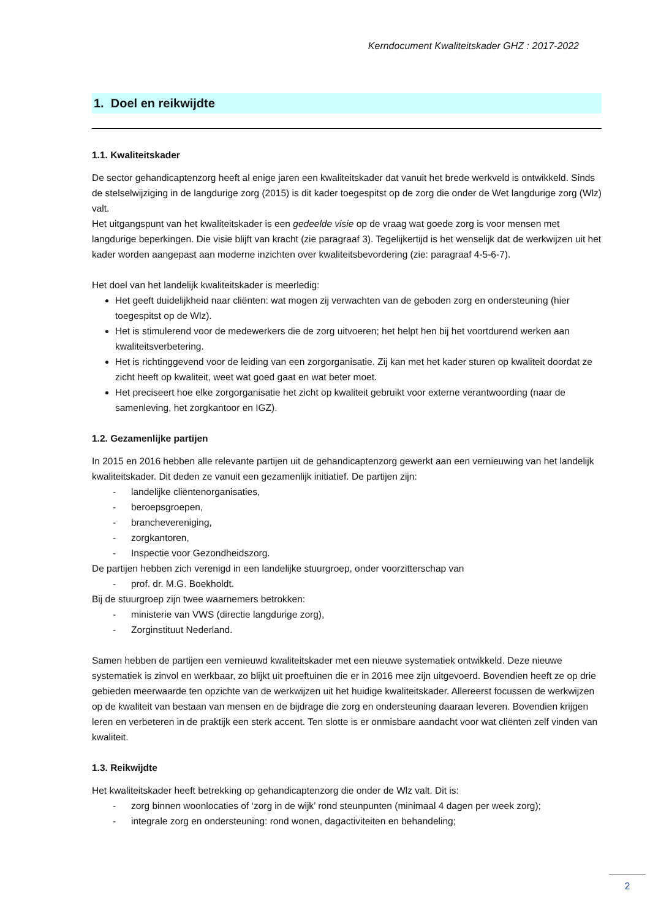Kerndocument Kwaliteitskader GHZ : 2017-2022
1. Doel en reikwijdte
1.1. Kwaliteitskader
De sector gehandicaptenzorg heeft al enige jaren een kwaliteitskader dat vanuit het brede werkveld is ontwikkeld. Sinds de stelselwijziging in de langdurige zorg (2015) is dit kader toegespitst op de zorg die onder de Wet langdurige zorg (Wlz) valt.
Het uitgangspunt van het kwaliteitskader is een gedeelde visie op de vraag wat goede zorg is voor mensen met langdurige beperkingen. Die visie blijft van kracht (zie paragraaf 3). Tegelijkertijd is het wenselijk dat de werkwijzen uit het kader worden aangepast aan moderne inzichten over kwaliteitsbevordering (zie: paragraaf 4-5-6-7).
Het doel van het landelijk kwaliteitskader is meerledig:
Het geeft duidelijkheid naar cliënten: wat mogen zij verwachten van de geboden zorg en ondersteuning (hier toegespitst op de Wlz).
Het is stimulerend voor de medewerkers die de zorg uitvoeren; het helpt hen bij het voortdurend werken aan kwaliteitsverbetering.
Het is richtinggevend voor de leiding van een zorgorganisatie. Zij kan met het kader sturen op kwaliteit doordat ze zicht heeft op kwaliteit, weet wat goed gaat en wat beter moet.
Het preciseert hoe elke zorgorganisatie het zicht op kwaliteit gebruikt voor externe verantwoording (naar de samenleving, het zorgkantoor en IGZ).
1.2. Gezamenlijke partijen
In 2015 en 2016 hebben alle relevante partijen uit de gehandicaptenzorg gewerkt aan een vernieuwing van het landelijk kwaliteitskader. Dit deden ze vanuit een gezamenlijk initiatief. De partijen zijn:
- landelijke cliëntenorganisaties,
- beroepsgroepen,
- branchevereniging,
- zorgkantoren,
- Inspectie voor Gezondheidszorg.
De partijen hebben zich verenigd in een landelijke stuurgroep, onder voorzitterschap van
- prof. dr. M.G. Boekholdt.
Bij de stuurgroep zijn twee waarnemers betrokken:
- ministerie van VWS (directie langdurige zorg),
- Zorginstituut Nederland.
Samen hebben de partijen een vernieuwd kwaliteitskader met een nieuwe systematiek ontwikkeld. Deze nieuwe systematiek is zinvol en werkbaar, zo blijkt uit proeftuinen die er in 2016 mee zijn uitgevoerd. Bovendien heeft ze op drie gebieden meerwaarde ten opzichte van de werkwijzen uit het huidige kwaliteitskader. Allereerst focussen de werkwijzen op de kwaliteit van bestaan van mensen en de bijdrage die zorg en ondersteuning daaraan leveren. Bovendien krijgen leren en verbeteren in de praktijk een sterk accent. Ten slotte is er onmisbare aandacht voor wat cliënten zelf vinden van kwaliteit.
1.3. Reikwijdte
Het kwaliteitskader heeft betrekking op gehandicaptenzorg die onder de Wlz valt. Dit is:
- zorg binnen woonlocaties of ‘zorg in de wijk’ rond steunpunten (minimaal 4 dagen per week zorg);
- integrale zorg en ondersteuning: rond wonen, dagactiviteiten en behandeling;
2